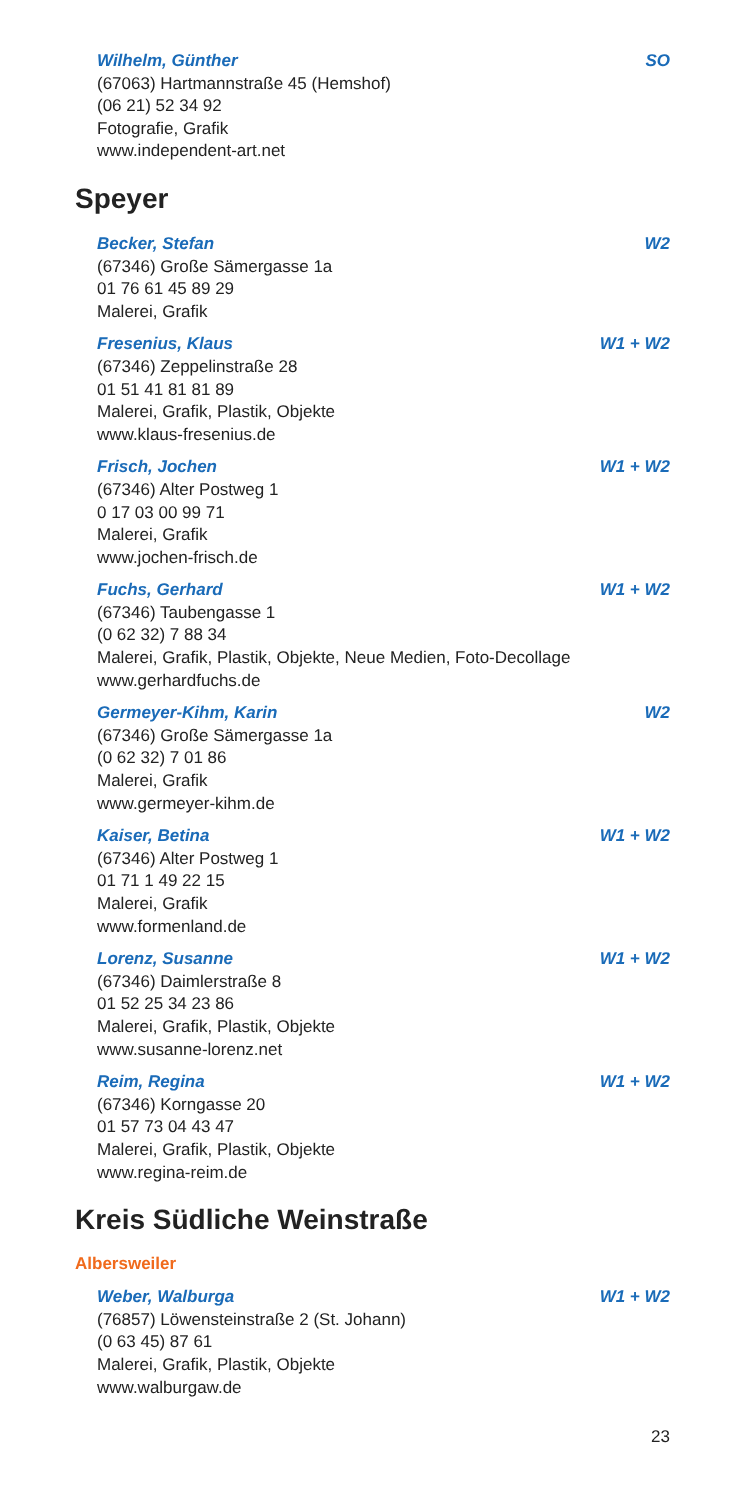Wilhelm, Günther SO
(67063) Hartmannstraße 45 (Hemshof)
(06 21) 52 34 92
Fotografie, Grafik
www.independent-art.net
Speyer
Becker, Stefan W2
(67346) Große Sämergasse 1a
01 76 61 45 89 29
Malerei, Grafik
Fresenius, Klaus W1 + W2
(67346) Zeppelinstraße 28
01 51 41 81 81 89
Malerei, Grafik, Plastik, Objekte
www.klaus-fresenius.de
Frisch, Jochen W1 + W2
(67346) Alter Postweg 1
0 17 03 00 99 71
Malerei, Grafik
www.jochen-frisch.de
Fuchs, Gerhard W1 + W2
(67346) Taubengasse 1
(0 62 32) 7 88 34
Malerei, Grafik, Plastik, Objekte, Neue Medien, Foto-Decollage
www.gerhardfuchs.de
Germeyer-Kihm, Karin W2
(67346) Große Sämergasse 1a
(0 62 32) 7 01 86
Malerei, Grafik
www.germeyer-kihm.de
Kaiser, Betina W1 + W2
(67346) Alter Postweg 1
01 71 1 49 22 15
Malerei, Grafik
www.formenland.de
Lorenz, Susanne W1 + W2
(67346) Daimlerstraße 8
01 52 25 34 23 86
Malerei, Grafik, Plastik, Objekte
www.susanne-lorenz.net
Reim, Regina W1 + W2
(67346) Korngasse 20
01 57 73 04 43 47
Malerei, Grafik, Plastik, Objekte
www.regina-reim.de
Kreis Südliche Weinstraße
Albersweiler
Weber, Walburga W1 + W2
(76857) Löwensteinstraße 2 (St. Johann)
(0 63 45) 87 61
Malerei, Grafik, Plastik, Objekte
www.walburgaw.de
23